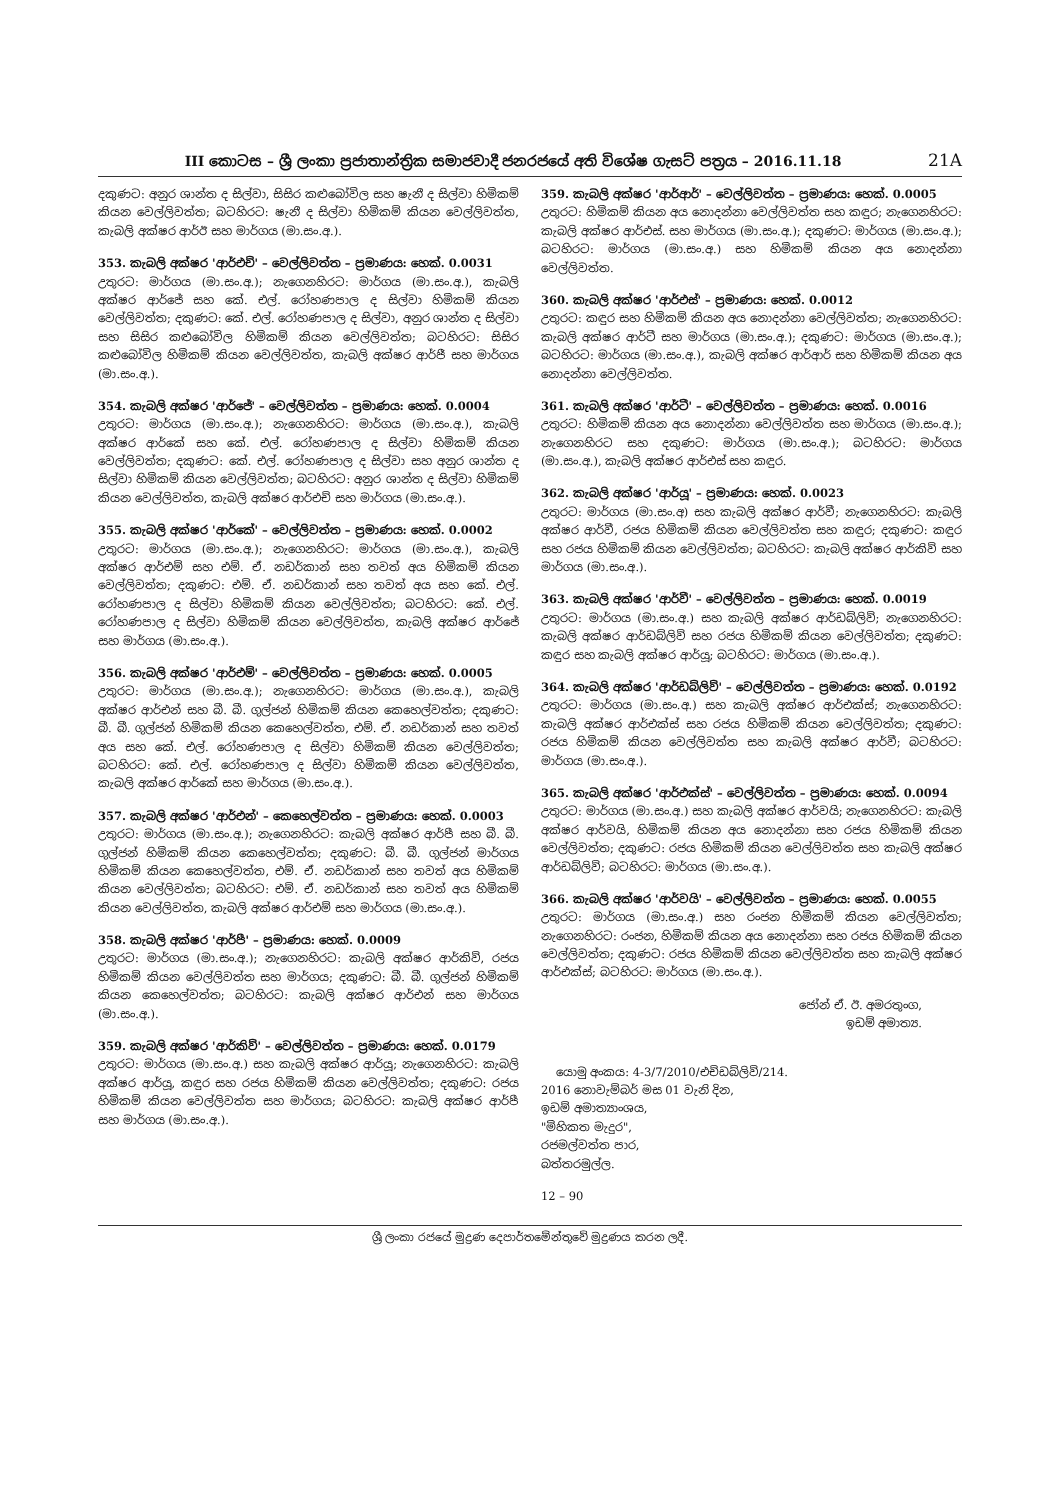III කොටස – ශ්‍රී ලංකා ප්‍රජාතාන්ත්‍රික සමාජවාදී ජනරජයේ අති විශේෂ ගැසට් පත්‍රය – 2016.11.18 21A
දකුණට: අනුර ශාන්ත ද සිල්වා, සිසිර කළුබෝවිල සහ ෂැනී ද සිල්වා හිමිකම් කියන වෙල්ලිවත්ත; බටහිරට: ෂැනී ද සිල්වා හිමිකම් කියන වෙල්ලිවත්ත, කැබලි අක්ෂර ආර්ඊ සහ මාර්ගය (මා.සං.අ.).
353. කැබලි අක්ෂර 'ආර්එච්' – වෙල්ලිවත්ත – ප්‍රමාණය: හෙක්. 0.0031
උතුරට: මාර්ගය (මා.සං.අ.); නැගෙනහිරට: මාර්ගය (මා.සං.අ.), කැබලි අක්ෂර ආර්ජේ සහ කේ. එල්. රෝහණපාල ද සිල්වා හිමිකම් කියන වෙල්ලිවත්ත; දකුණට: කේ. එල්. රෝහණපාල ද සිල්වා, අනුර ශාන්ත ද සිල්වා සහ සිසිර කළුබෝවිල හිමිකම් කියන වෙල්ලිවත්ත; බටහිරට: සිසිර කළුබෝවිල හිමිකම් කියන වෙල්ලිවත්ත, කැබලි අක්ෂර ආර්ජී සහ මාර්ගය (මා.සං.අ.).
354. කැබලි අක්ෂර 'ආර්ජේ' – වෙල්ලිවත්ත – ප්‍රමාණය: හෙක්. 0.0004
උතුරට: මාර්ගය (මා.සං.අ.); නැගෙනහිරට: මාර්ගය (මා.සං.අ.), කැබලි අක්ෂර ආර්කේ සහ කේ. එල්. රෝහණපාල ද සිල්වා හිමිකම් කියන වෙල්ලිවත්ත; දකුණට: කේ. එල්. රෝහණපාල ද සිල්වා සහ අනුර ශාන්ත ද සිල්වා හිමිකම් කියන වෙල්ලිවත්ත; බටහිරට: අනුර ශාන්ත ද සිල්වා හිමිකම් කියන වෙල්ලිවත්ත, කැබලි අක්ෂර ආර්එච් සහ මාර්ගය (මා.සං.අ.).
355. කැබලි අක්ෂර 'ආර්කේ' – වෙල්ලිවත්ත – ප්‍රමාණය: හෙක්. 0.0002
උතුරට: මාර්ගය (මා.සං.අ.); නැගෙනහිරට: මාර්ගය (මා.සං.අ.), කැබලි අක්ෂර ආර්එම් සහ එම්. ඒ. නඩර්කාන් සහ තවත් අය හිමිකම් කියන වෙල්ලිවත්ත; දකුණට: එම්. ඒ. නඩර්කාන් සහ තවත් අය සහ කේ. එල්. රෝහණපාල ද සිල්වා හිමිකම් කියන වෙල්ලිවත්ත; බටහිරට: කේ. එල්. රෝහණපාල ද සිල්වා හිමිකම් කියන වෙල්ලිවත්ත, කැබලි අක්ෂර ආර්ජේ සහ මාර්ගය (මා.සං.අ.).
356. කැබලි අක්ෂර 'ආර්එම්' – වෙල්ලිවත්ත – ප්‍රමාණය: හෙක්. 0.0005
උතුරට: මාර්ගය (මා.සං.අ.); නැගෙනහිරට: මාර්ගය (මා.සං.අ.), කැබලි අක්ෂර ආර්එන් සහ බී. බී. ගුල්ජන් හිමිකම් කියන කෙහෙල්වත්ත; දකුණට: බී. බී. ගුල්ජන් හිමිකම් කියන කෙහෙල්වත්ත, එම්. ඒ. නඩර්කාන් සහ තවත් අය සහ කේ. එල්. රෝහණපාල ද සිල්වා හිමිකම් කියන වෙල්ලිවත්ත; බටහිරට: කේ. එල්. රෝහණපාල ද සිල්වා හිමිකම් කියන වෙල්ලිවත්ත, කැබලි අක්ෂර ආර්කේ සහ මාර්ගය (මා.සං.අ.).
357. කැබලි අක්ෂර 'ආර්එන්' – කෙහෙල්වත්ත – ප්‍රමාණය: හෙක්. 0.0003
උතුරට: මාර්ගය (මා.සං.අ.); නැගෙනහිරට: කැබලි අක්ෂර ආර්පී සහ බී. බී. ගුල්ජන් හිමිකම් කියන කෙහෙල්වත්ත; දකුණට: බී. බී. ගුල්ජන් මාර්ගය හිමිකම් කියන කෙහෙල්වත්ත, එම්. ඒ. නඩර්කාන් සහ තවත් අය හිමිකම් කියන වෙල්ලිවත්ත; බටහිරට: එම්. ඒ. නඩර්කාන් සහ තවත් අය හිමිකම් කියන වෙල්ලිවත්ත, කැබලි අක්ෂර ආර්එම් සහ මාර්ගය (මා.සං.අ.).
358. කැබලි අක්ෂර 'ආර්පී' – ප්‍රමාණය: හෙක්. 0.0009
උතුරට: මාර්ගය (මා.සං.අ.); නැගෙනහිරට: කැබලි අක්ෂර ආර්කිව්, රජය හිමිකම් කියන වෙල්ලිවත්ත සහ මාර්ගය; දකුණට: බී. බී. ගුල්ජන් හිමිකම් කියන කෙහෙල්වත්ත; බටහිරට: කැබලි අක්ෂර ආර්එන් සහ මාර්ගය (මා.සං.අ.).
359. කැබලි අක්ෂර 'ආර්කිව්' – වෙල්ලිවත්ත – ප්‍රමාණය: හෙක්. 0.0179
උතුරට: මාර්ගය (මා.සං.අ.) සහ කැබලි අක්ෂර ආර්යූ; නැගෙනහිරට: කැබලි අක්ෂර ආර්යූ, කඳුර සහ රජය හිමිකම් කියන වෙල්ලිවත්ත; දකුණට: රජය හිමිකම් කියන වෙල්ලිවත්ත සහ මාර්ගය; බටහිරට: කැබලි අක්ෂර ආර්පී සහ මාර්ගය (මා.සං.අ.).
359. කැබලි අක්ෂර 'ආර්ආර්' – වෙල්ලිවත්ත – ප්‍රමාණය: හෙක්. 0.0005
උතුරට: හිමිකම් කියන අය නොදන්නා වෙල්ලිවත්ත සහ කඳුර; නැගෙනහිරට: කැබලි අක්ෂර ආර්එස්. සහ මාර්ගය (මා.සං.අ.); දකුණට: මාර්ගය (මා.සං.අ.); බටහිරට: මාර්ගය (මා.සං.අ.) සහ හිමිකම් කියන අය නොදන්නා වෙල්ලිවත්ත.
360. කැබලි අක්ෂර 'ආර්එස්' – ප්‍රමාණය: හෙක්. 0.0012
උතුරට: කඳුර සහ හිමිකම් කියන අය නොදන්නා වෙල්ලිවත්ත; නැගෙනහිරට: කැබලි අක්ෂර ආර්ටී සහ මාර්ගය (මා.සං.අ.); දකුණට: මාර්ගය (මා.සං.අ.); බටහිරට: මාර්ගය (මා.සං.අ.), කැබලි අක්ෂර ආර්ආර් සහ හිමිකම් කියන අය නොදන්නා වෙල්ලිවත්ත.
361. කැබලි අක්ෂර 'ආර්ටී' – වෙල්ලිවත්ත – ප්‍රමාණය: හෙක්. 0.0016
උතුරට: හිමිකම් කියන අය නොදන්නා වෙල්ලිවත්ත සහ මාර්ගය (මා.සං.අ.); නැගෙනහිරට සහ දකුණට: මාර්ගය (මා.සං.අ.); බටහිරට: මාර්ගය (මා.සං.අ.), කැබලි අක්ෂර ආර්එස් සහ කඳුර.
362. කැබලි අක්ෂර 'ආර්යූ' – ප්‍රමාණය: හෙක්. 0.0023
උතුරට: මාර්ගය (මා.සං.අ) සහ කැබලි අක්ෂර ආර්වී; නැගෙනහිරට: කැබලි අක්ෂර ආර්වී, රජය හිමිකම් කියන වෙල්ලිවත්ත සහ කඳුර; දකුණට: කඳුර සහ රජය හිමිකම් කියන වෙල්ලිවත්ත; බටහිරට: කැබලි අක්ෂර ආර්කිව් සහ මාර්ගය (මා.සං.අ.).
363. කැබලි අක්ෂර 'ආර්වී' – වෙල්ලිවත්ත – ප්‍රමාණය: හෙක්. 0.0019
උතුරට: මාර්ගය (මා.සං.අ.) සහ කැබලි අක්ෂර ආර්ඩබ්ලිව්; නැගෙනහිරට: කැබලි අක්ෂර ආර්ඩබ්ලිව් සහ රජය හිමිකම් කියන වෙල්ලිවත්ත; දකුණට: කඳුර සහ කැබලි අක්ෂර ආර්යූ; බටහිරට: මාර්ගය (මා.සං.අ.).
364. කැබලි අක්ෂර 'ආර්ඩබ්ලිව්' – වෙල්ලිවත්ත – ප්‍රමාණය: හෙක්. 0.0192
උතුරට: මාර්ගය (මා.සං.අ.) සහ කැබලි අක්ෂර ආර්එක්ස්; නැගෙනහිරට: කැබලි අක්ෂර ආර්එක්ස් සහ රජය හිමිකම් කියන වෙල්ලිවත්ත; දකුණට: රජය හිමිකම් කියන වෙල්ලිවත්ත සහ කැබලි අක්ෂර ආර්වී; බටහිරට: මාර්ගය (මා.සං.අ.).
365. කැබලි අක්ෂර 'ආර්එක්ස්' – වෙල්ලිවත්ත – ප්‍රමාණය: හෙක්. 0.0094
උතුරට: මාර්ගය (මා.සං.අ.) සහ කැබලි අක්ෂර ආර්වයි; නැගෙනහිරට: කැබලි අක්ෂර ආර්වයි, හිමිකම් කියන අය නොදන්නා සහ රජය හිමිකම් කියන වෙල්ලිවත්ත; දකුණට: රජය හිමිකම් කියන වෙල්ලිවත්ත සහ කැබලි අක්ෂර ආර්ඩබ්ලිව්; බටහිරට: මාර්ගය (මා.සං.අ.).
366. කැබලි අක්ෂර 'ආර්වයි' – වෙල්ලිවත්ත – ප්‍රමාණය: හෙක්. 0.0055
උතුරට: මාර්ගය (මා.සං.අ.) සහ රංජන හිමිකම් කියන වෙල්ලිවත්ත; නැගෙනහිරට: රංජන, හිමිකම් කියන අය නොදන්නා සහ රජය හිමිකම් කියන වෙල්ලිවත්ත; දකුණට: රජය හිමිකම් කියන වෙල්ලිවත්ත සහ කැබලි අක්ෂර ආර්එක්ස්; බටහිරට: මාර්ගය (මා.සං.අ.).
ජෝන් ඒ. ඊ. අමරතුංග,
ඉඩම් අමාත්‍ය.
යොමු අංකය: 4-3/7/2010/එච්ඩබ්ලිව්/214.
2016 නොවැම්බර් මස 01 වැනි දින,
ඉඩම් අමාත්‍යාංශය,
"මිහිකත මැදුර",
රජමල්වත්ත පාර,
බත්තරමුල්ල.
12 – 90
ශ්‍රී ලංකා රජයේ මුද්‍රණ දෙපාර්තමේන්තුවේ මුද්‍රණය කරන ලදී.